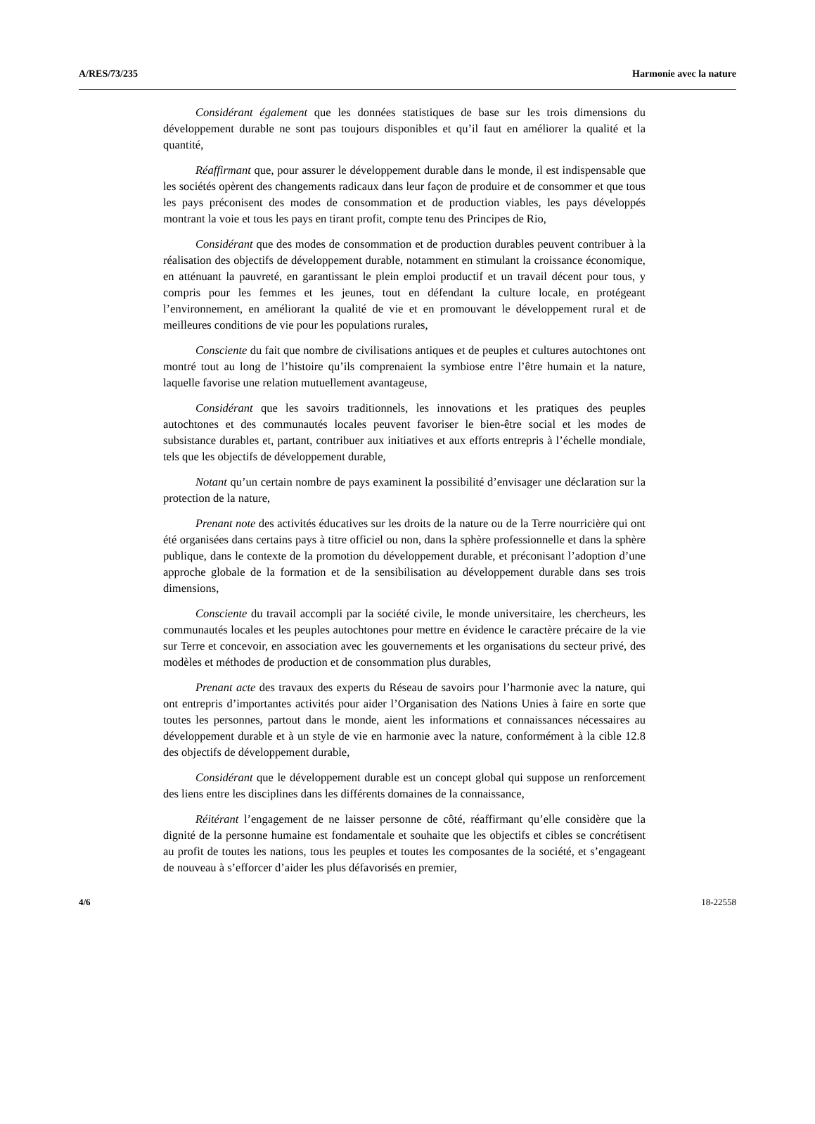A/RES/73/235 Harmonie avec la nature
Considérant également que les données statistiques de base sur les trois dimensions du développement durable ne sont pas toujours disponibles et qu’il faut en améliorer la qualité et la quantité,
Réaffirmant que, pour assurer le développement durable dans le monde, il est indispensable que les sociétés opèrent des changements radicaux dans leur façon de produire et de consommer et que tous les pays préconisent des modes de consommation et de production viables, les pays développés montrant la voie et tous les pays en tirant profit, compte tenu des Principes de Rio,
Considérant que des modes de consommation et de production durables peuvent contribuer à la réalisation des objectifs de développement durable, notamment en stimulant la croissance économique, en atténuant la pauvreté, en garantissant le plein emploi productif et un travail décent pour tous, y compris pour les femmes et les jeunes, tout en défendant la culture locale, en protégeant l’environnement, en améliorant la qualité de vie et en promouvant le développement rural et de meilleures conditions de vie pour les populations rurales,
Consciente du fait que nombre de civilisations antiques et de peuples et cultures autochtones ont montré tout au long de l’histoire qu’ils comprenaient la symbiose entre l’être humain et la nature, laquelle favorise une relation mutuellement avantageuse,
Considérant que les savoirs traditionnels, les innovations et les pratiques des peuples autochtones et des communautés locales peuvent favoriser le bien-être social et les modes de subsistance durables et, partant, contribuer aux initiatives et aux efforts entrepris à l’échelle mondiale, tels que les objectifs de développement durable,
Notant qu’un certain nombre de pays examinent la possibilité d’envisager une déclaration sur la protection de la nature,
Prenant note des activités éducatives sur les droits de la nature ou de la Terre nourricière qui ont été organisées dans certains pays à titre officiel ou non, dans la sphère professionnelle et dans la sphère publique, dans le contexte de la promotion du développement durable, et préconisant l’adoption d’une approche globale de la formation et de la sensibilisation au développement durable dans ses trois dimensions,
Consciente du travail accompli par la société civile, le monde universitaire, les chercheurs, les communautés locales et les peuples autochtones pour mettre en évidence le caractère précaire de la vie sur Terre et concevoir, en association avec les gouvernements et les organisations du secteur privé, des modèles et méthodes de production et de consommation plus durables,
Prenant acte des travaux des experts du Réseau de savoirs pour l’harmonie avec la nature, qui ont entrepris d’importantes activités pour aider l’Organisation des Nations Unies à faire en sorte que toutes les personnes, partout dans le monde, aient les informations et connaissances nécessaires au développement durable et à un style de vie en harmonie avec la nature, conformément à la cible 12.8 des objectifs de développement durable,
Considérant que le développement durable est un concept global qui suppose un renforcement des liens entre les disciplines dans les différents domaines de la connaissance,
Réitérant l’engagement de ne laisser personne de côté, réaffirmant qu’elle considère que la dignité de la personne humaine est fondamentale et souhaite que les objectifs et cibles se concrétisent au profit de toutes les nations, tous les peuples et toutes les composantes de la société, et s’engageant de nouveau à s’efforcer d’aider les plus défavorisés en premier,
4/6 18-22558